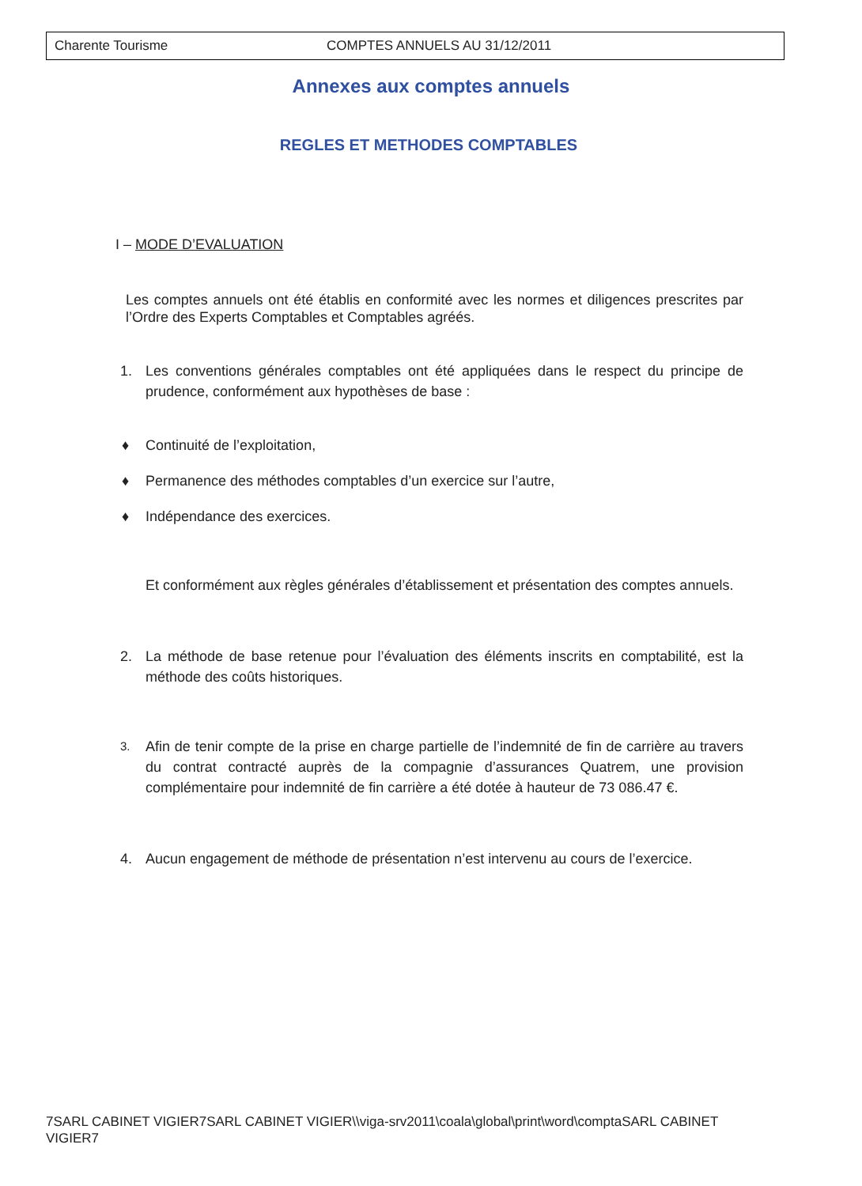Charente Tourisme COMPTES ANNUELS AU 31/12/2011
Annexes aux comptes annuels
REGLES ET METHODES COMPTABLES
I – MODE D’EVALUATION
Les comptes annuels ont été établis en conformité avec les normes et diligences prescrites par l’Ordre des Experts Comptables et Comptables agréés.
1. Les conventions générales comptables ont été appliquées dans le respect du principe de prudence, conformément aux hypothèses de base :
♦ Continuité de l’exploitation,
♦ Permanence des méthodes comptables d’un exercice sur l’autre,
♦ Indépendance des exercices.
Et conformément aux règles générales d’établissement et présentation des comptes annuels.
2. La méthode de base retenue pour l’évaluation des éléments inscrits en comptabilité, est la méthode des coûts historiques.
3.
Afin de tenir compte de la prise en charge partielle de l’indemnité de fin de carrière au travers du contrat contracté auprès de la compagnie d’assurances Quatrem, une provision complémentaire pour indemnité de fin carrière a été dotée à hauteur de 73 086.47 €.
4. Aucun engagement de méthode de présentation n’est intervenu au cours de l’exercice.
7SARL CABINET VIGIER7SARL CABINET VIGIER\\viga-srv2011\coala\global\print\word\comptaSARL CABINET VIGIER7